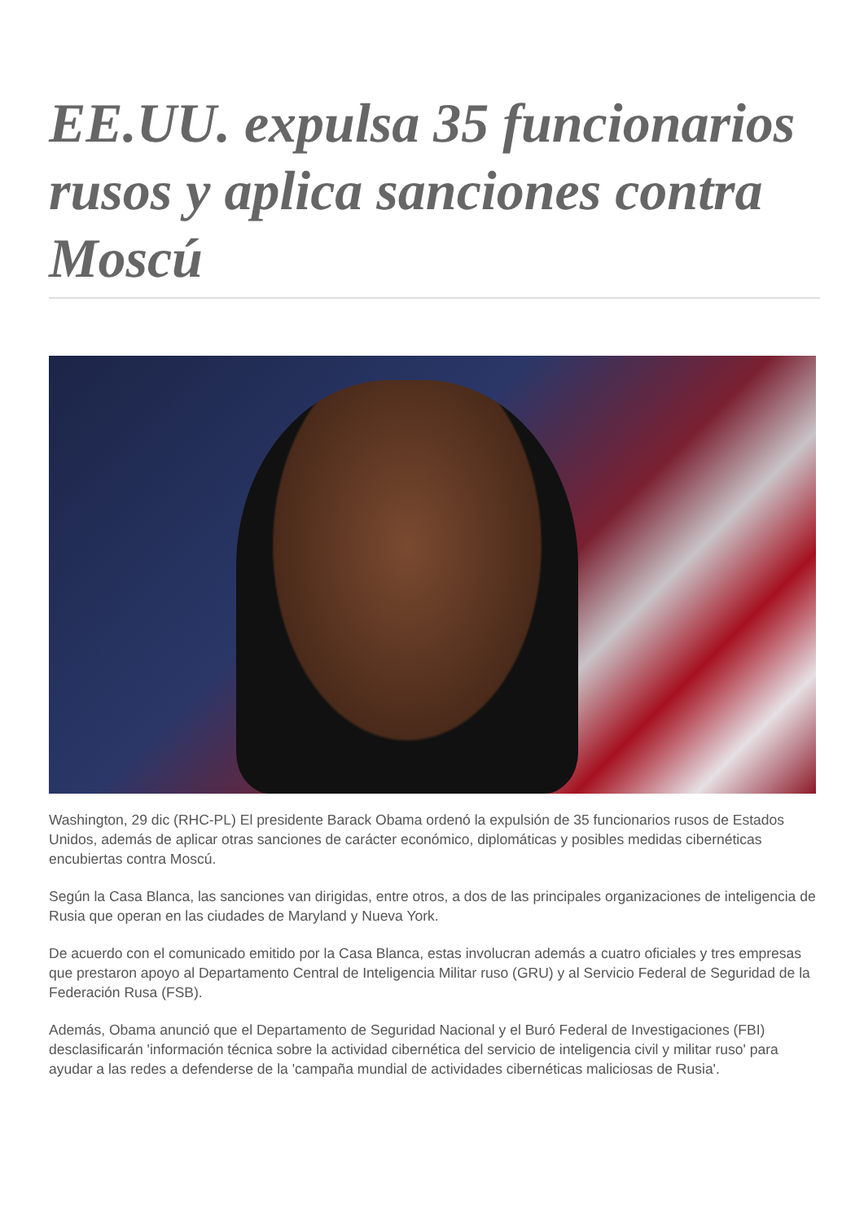EE.UU. expulsa 35 funcionarios rusos y aplica sanciones contra Moscú
Washington, 29 dic (RHC-PL) El presidente Barack Obama ordenó la expulsión de 35 funcionarios rusos de Estados Unidos, además de aplicar otras sanciones de carácter económico, diplomáticas y posibles medidas cibernéticas encubiertas contra Moscú.
Según la Casa Blanca, las sanciones van dirigidas, entre otros, a dos de las principales organizaciones de inteligencia de Rusia que operan en las ciudades de Maryland y Nueva York.
De acuerdo con el comunicado emitido por la Casa Blanca, estas involucran además a cuatro oficiales y tres empresas que prestaron apoyo al Departamento Central de Inteligencia Militar ruso (GRU) y al Servicio Federal de Seguridad de la Federación Rusa (FSB).
Además, Obama anunció que el Departamento de Seguridad Nacional y el Buró Federal de Investigaciones (FBI) desclasificarán 'información técnica sobre la actividad cibernética del servicio de inteligencia civil y militar ruso' para ayudar a las redes a defenderse de la 'campaña mundial de actividades cibernéticas maliciosas de Rusia'.